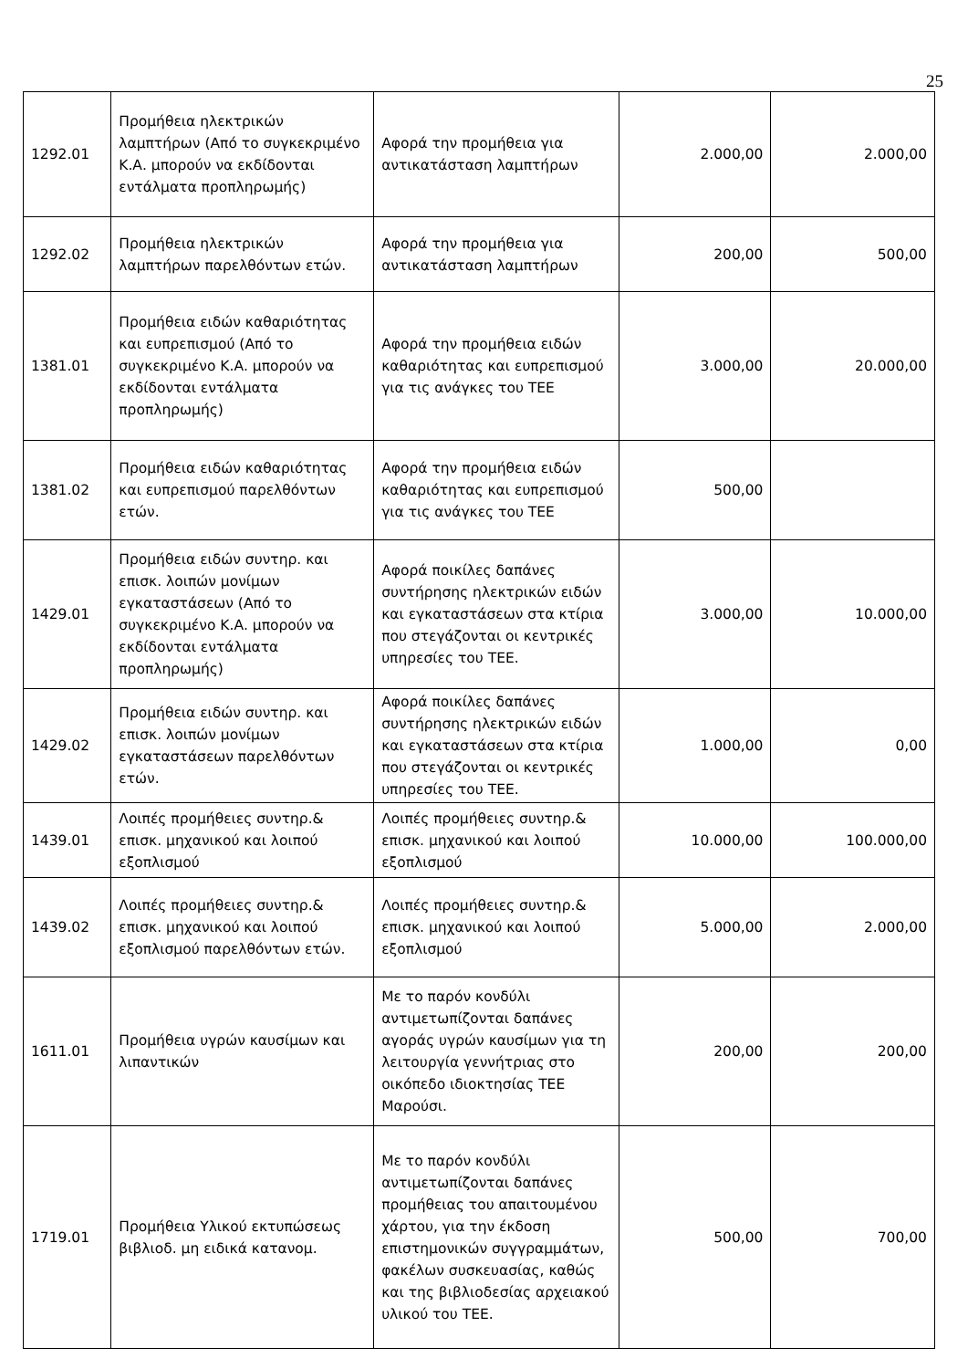25
| 1292.01 | Προμήθεια ηλεκτρικών λαμπτήρων (Από το συγκεκριμένο Κ.Α. μπορούν να εκδίδονται εντάλματα προπληρωμής) | Αφορά την προμήθεια για αντικατάσταση λαμπτήρων | 2.000,00 | 2.000,00 |
| 1292.02 | Προμήθεια ηλεκτρικών λαμπτήρων παρελθόντων ετών. | Αφορά την προμήθεια για αντικατάσταση λαμπτήρων | 200,00 | 500,00 |
| 1381.01 | Προμήθεια ειδών καθαριότητας και ευπρεπισμού (Από το συγκεκριμένο Κ.Α. μπορούν να εκδίδονται εντάλματα προπληρωμής) | Αφορά την προμήθεια ειδών καθαριότητας και ευπρεπισμού για τις ανάγκες του ΤΕΕ | 3.000,00 | 20.000,00 |
| 1381.02 | Προμήθεια ειδών καθαριότητας και ευπρεπισμού παρελθόντων ετών. | Αφορά την προμήθεια ειδών καθαριότητας και ευπρεπισμού για τις ανάγκες του ΤΕΕ | 500,00 | |
| 1429.01 | Προμήθεια ειδών συντηρ. και επισκ. λοιπών μονίμων εγκαταστάσεων (Από το συγκεκριμένο Κ.Α. μπορούν να εκδίδονται εντάλματα προπληρωμής) | Αφορά ποικίλες δαπάνες συντήρησης ηλεκτρικών ειδών και εγκαταστάσεων στα κτίρια που στεγάζονται οι κεντρικές υπηρεσίες του ΤΕΕ. | 3.000,00 | 10.000,00 |
| 1429.02 | Προμήθεια ειδών συντηρ. και επισκ. λοιπών μονίμων εγκαταστάσεων παρελθόντων ετών. | Αφορά ποικίλες δαπάνες συντήρησης ηλεκτρικών ειδών και εγκαταστάσεων στα κτίρια που στεγάζονται οι κεντρικές υπηρεσίες του ΤΕΕ. | 1.000,00 | 0,00 |
| 1439.01 | Λοιπές προμήθειες συντηρ.& επισκ. μηχανικού και λοιπού εξοπλισμού | Λοιπές προμήθειες συντηρ.& επισκ. μηχανικού και λοιπού εξοπλισμού | 10.000,00 | 100.000,00 |
| 1439.02 | Λοιπές προμήθειες συντηρ.& επισκ. μηχανικού και λοιπού εξοπλισμού παρελθόντων ετών. | Λοιπές προμήθειες συντηρ.& επισκ. μηχανικού και λοιπού εξοπλισμού | 5.000,00 | 2.000,00 |
| 1611.01 | Προμήθεια υγρών καυσίμων και λιπαντικών | Με το παρόν κονδύλι αντιμετωπίζονται δαπάνες αγοράς υγρών καυσίμων για τη λειτουργία γεννήτριας στο οικόπεδο ιδιοκτησίας ΤΕΕ Μαρούσι. | 200,00 | 200,00 |
| 1719.01 | Προμήθεια Υλικού εκτυπώσεως βιβλιοδ. μη ειδικά κατανομ. | Με το παρόν κονδύλι αντιμετωπίζονται δαπάνες προμήθειας του απαιτουμένου χάρτου, για την έκδοση επιστημονικών συγγραμμάτων, φακέλων συσκευασίας, καθώς και της βιβλιοδεσίας αρχειακού υλικού του ΤΕΕ. | 500,00 | 700,00 |